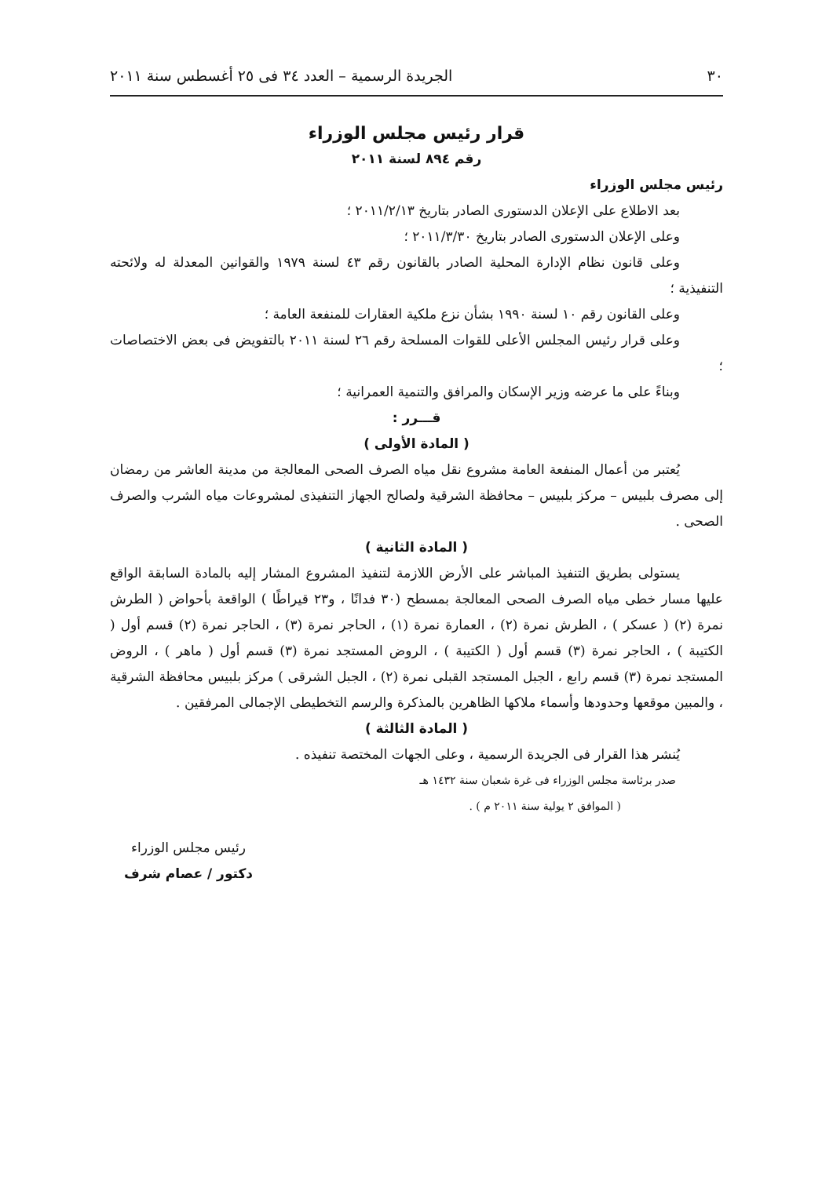٣٠ الجريدة الرسمية – العدد ٣٤ فى ٢٥ أغسطس سنة ٢٠١١
قرار رئيس مجلس الوزراء
رقم ٨٩٤ لسنة ٢٠١١
رئيس مجلس الوزراء
بعد الاطلاع على الإعلان الدستورى الصادر بتاريخ ٢٠١١/٢/١٣ ؛
وعلى الإعلان الدستورى الصادر بتاريخ ٢٠١١/٣/٣٠ ؛
وعلى قانون نظام الإدارة المحلية الصادر بالقانون رقم ٤٣ لسنة ١٩٧٩ والقوانين المعدلة له ولائحته التنفيذية ؛
وعلى القانون رقم ١٠ لسنة ١٩٩٠ بشأن نزع ملكية العقارات للمنفعة العامة ؛
وعلى قرار رئيس المجلس الأعلى للقوات المسلحة رقم ٢٦ لسنة ٢٠١١ بالتفويض فى بعض الاختصاصات ؛
وبناءً على ما عرضه وزير الإسكان والمرافق والتنمية العمرانية ؛
قـــرر :
( المادة الأولى )
يُعتبر من أعمال المنفعة العامة مشروع نقل مياه الصرف الصحى المعالجة من مدينة العاشر من رمضان إلى مصرف بلبيس – مركز بلبيس – محافظة الشرقية ولصالح الجهاز التنفيذى لمشروعات مياه الشرب والصرف الصحى .
( المادة الثانية )
يستولى بطريق التنفيذ المباشر على الأرض اللازمة لتنفيذ المشروع المشار إليه بالمادة السابقة الواقع عليها مسار خطى مياه الصرف الصحى المعالجة بمسطح (٣٠ فدانًا ، و٢٣ قيراطًا ) الواقعة بأحواض ( الطرش نمرة (٢) ( عسكر ) ، الطرش نمرة (٢) ، العمارة نمرة (١) ، الحاجر نمرة (٣) ، الحاجر نمرة (٢) قسم أول ( الكتيبة ) ، الحاجر نمرة (٣) قسم أول ( الكتيبة ) ، الروض المستجد نمرة (٣) قسم أول ( ماهر ) ، الروض المستجد نمرة (٣) قسم رابع ، الجبل المستجد القبلى نمرة (٢) ، الجبل الشرقى ) مركز بلبيس محافظة الشرقية ، والمبين موقعها وحدودها وأسماء ملاكها الظاهرين بالمذكرة والرسم التخطيطى الإجمالى المرفقين .
( المادة الثالثة )
يُنشر هذا القرار فى الجريدة الرسمية ، وعلى الجهات المختصة تنفيذه .
صدر برئاسة مجلس الوزراء فى غرة شعبان سنة ١٤٣٢ هـ
( الموافق ٢ يولية سنة ٢٠١١ م ) .
رئيس مجلس الوزراء
دكتور / عصام شرف